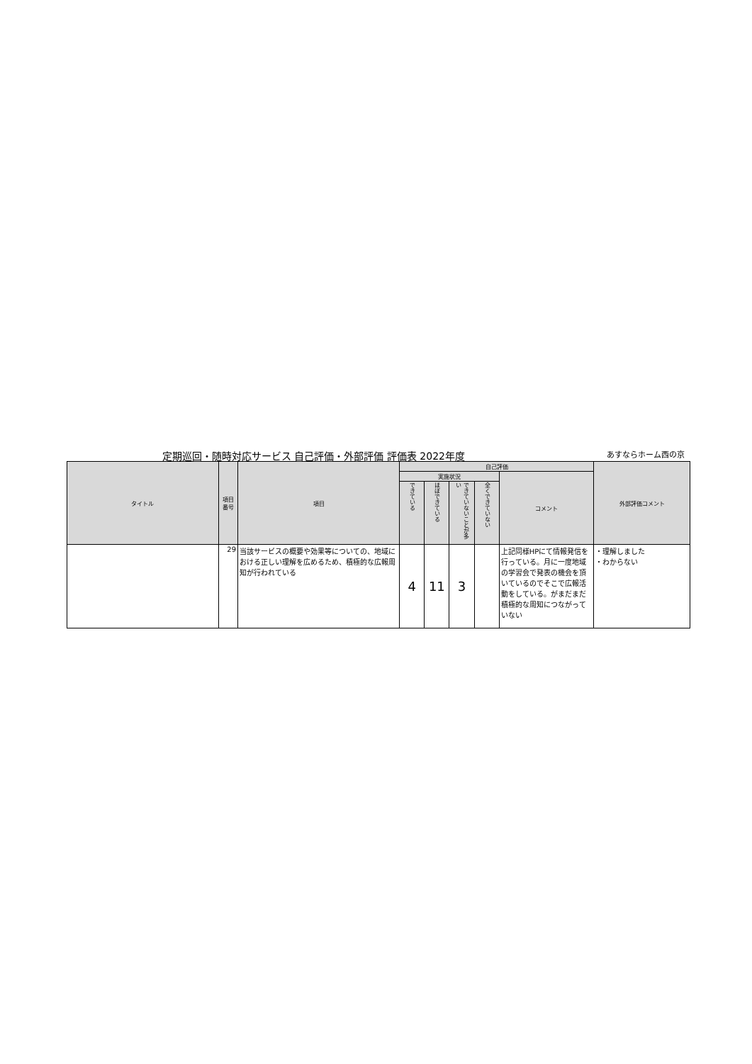定期巡回・随時対応サービス 自己評価・外部評価 評価表 2022年度 あすならホーム西の京
| タイトル | 項目番号 | 項目 | 自己評価 | | | | | 外部評価コメント |
| --- | --- | --- | --- | --- | --- | --- | --- | --- |
| | | | 実施状況 | | | | コメント | |
| | | | できている | ほぼできている | できていないことが多い | 全くできていない | | |
| | 29 | 当該サービスの概要や効果等についての、地域における正しい理解を広めるため、積極的な広報周知が行われている | 4 | 11 | 3 | | 上記同様HPにて情報発信を行っている。月に一度地域の学習会で発表の機会を頂いているのでそこで広報活動をしている。がまだまだ積極的な周知につながっていない | ・理解しました ・わからない |